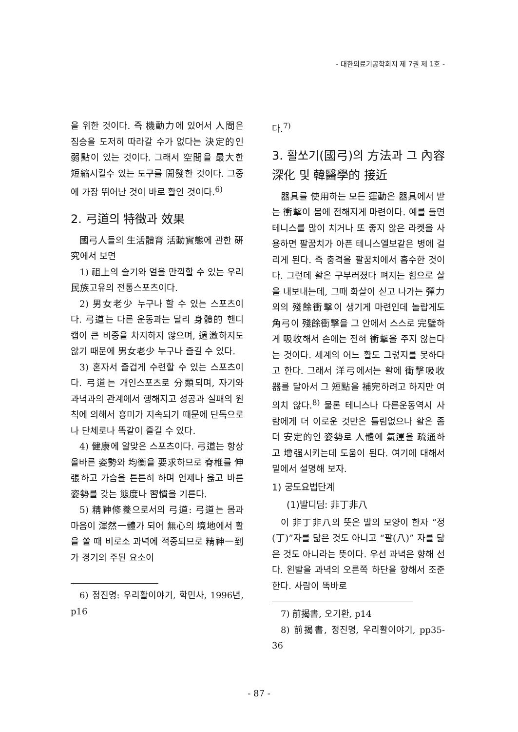- 대한의료기공학회지 제 7권 제 1호 -
을 위한 것이다. 즉 機動力에 있어서 人間은 짐승을 도저히 따라갈 수가 없다는 決定的인 弱點이 있는 것이다. 그래서 空間을 最大한 短縮시킬수 있는 도구를 開發한 것이다. 그중에 가장 뛰어난 것이 바로 활인 것이다.<sup>6)</sup>
2. 弓道의 特徵과 效果
國弓人들의 生活體育 活動實態에 관한 硏究에서 보면
1) 祖上의 슬기와 얼을 만끽할 수 있는 우리 民族고유의 전통스포츠이다.
2) 男女老少 누구나 할 수 있는 스포츠이다. 弓道는 다른 운동과는 달리 身體的 핸디캡이 큰 비중을 차지하지 않으며, 過激하지도 않기 때문에 男女老少 누구나 즐길 수 있다.
3) 혼자서 즐겁게 수련할 수 있는 스포츠이다. 弓道는 개인스포츠로 分類되며, 자기와 과녁과의 관계에서 행해지고 성공과 실패의 원칙에 의해서 흥미가 지속되기 때문에 단독으로나 단체로나 똑같이 즐길 수 있다.
4) 健康에 알맞은 스포츠이다. 弓道는 항상 올바른 姿勢와 均衡을 要求하므로 脊椎를 伸張하고 가슴을 튼튼히 하며 언제나 옳고 바른 姿勢를 갖는 態度나 習慣을 기른다.
5) 精神修養으로서의 弓道: 弓道는 몸과 마음이 渾然一體가 되어 無心의 境地에서 활을 쏠 때 비로소 과녁에 적중되므로 精神一到가 경기의 주된 요소이
6) 정진명: 우리활이야기, 학민사, 1996년, p16
다.<sup>7)</sup>
3. 활쏘기(國弓)의 方法과 그 內容 深化 및 韓醫學的 接近
器具를 使用하는 모든 運動은 器具에서 받는 衝擊이 몸에 전해지게 마련이다. 예를 들면 테니스를 많이 치거나 또 좋지 않은 라켓을 사용하면 팔꿈치가 아픈 테니스엘보같은 병에 걸리게 된다. 즉 충격을 팔꿈치에서 흡수한 것이다. 그런데 활은 구부러졌다 펴지는 힘으로 살을 내보내는데, 그때 화살이 싣고 나가는 彈力외의 殘餘衝擊이 생기게 마련인데 놀랍게도 角弓이 殘餘衝擊을 그 안에서 스스로 完璧하게 吸收해서 손에는 전혀 衝擊을 주지 않는다는 것이다. 세계의 어느 활도 그렇지를 못하다고 한다. 그래서 洋弓에서는 활에 衝擊吸收器를 달아서 그 短點을 補完하려고 하지만 여의치 않다.<sup>8)</sup> 물론 테니스나 다른운동역시 사람에게 더 이로운 것만은 틀림없으나 활은 좀더 安定的인 姿勢로 人體에 氣運을 疏通하고 增强시키는데 도움이 된다. 여기에 대해서 밑에서 설명해 보자.
1) 궁도요법단계
(1)발디딤: 非丁非八
이 非丁非八의 뜻은 발의 모양이 한자 “정(丁)”자를 닮은 것도 아니고 “팔(八)” 자를 닮은 것도 아니라는 뜻이다. 우선 과녁은 향해 선다. 왼발을 과녁의 오른쪽 하단을 향해서 조준한다. 사람이 똑바로
7) 前揭書, 오기환, p14
8) 前揭書, 정진명, 우리활이야기, pp35-36
- 87 -